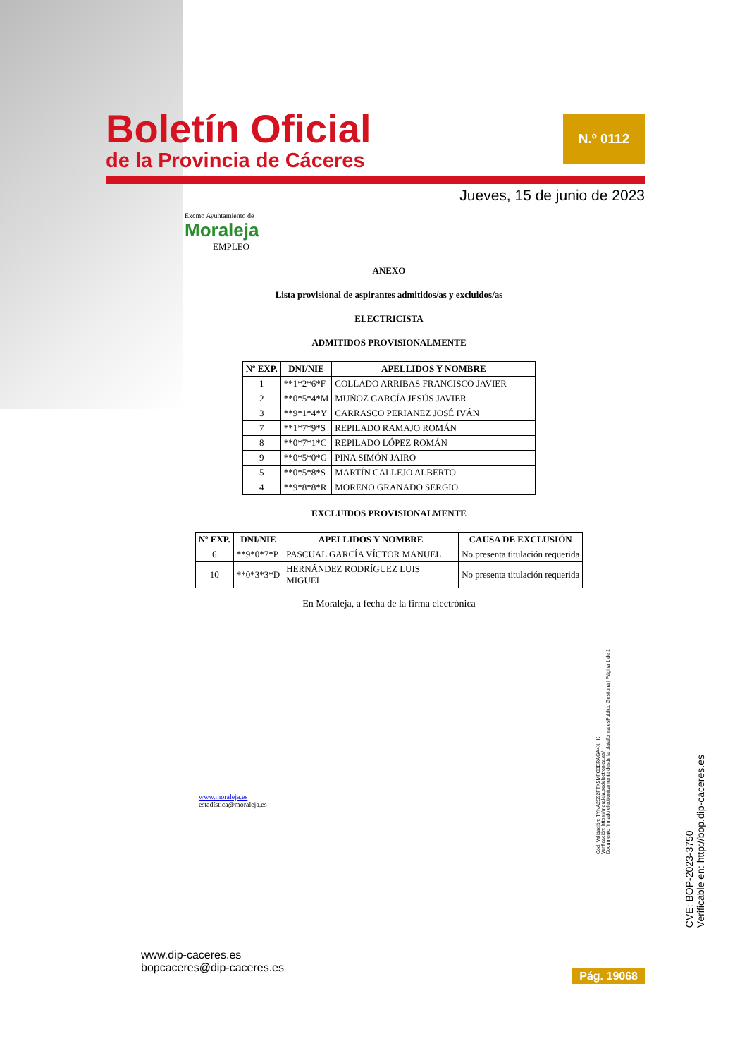Boletín Oficial
de la Provincia de Cáceres
N.º 0112
Jueves, 15 de junio de 2023
Excmo Ayuntamiento de
Moraleja
EMPLEO
ANEXO
Lista provisional de aspirantes admitidos/as y excluidos/as
ELECTRICISTA
ADMITIDOS PROVISIONALMENTE
| Nº EXP. | DNI/NIE | APELLIDOS Y NOMBRE |
| --- | --- | --- |
| 1 | **1*2*6*F | COLLADO ARRIBAS FRANCISCO JAVIER |
| 2 | **0*5*4*M | MUÑOZ GARCÍA JESÚS JAVIER |
| 3 | **9*1*4*Y | CARRASCO PERIANEZ JOSÉ IVÁN |
| 7 | **1*7*9*S | REPILADO RAMAJO ROMÁN |
| 8 | **0*7*1*C | REPILADO LÓPEZ ROMÁN |
| 9 | **0*5*0*G | PINA SIMÓN JAIRO |
| 5 | **0*5*8*S | MARTÍN CALLEJO ALBERTO |
| 4 | **9*8*8*R | MORENO GRANADO SERGIO |
EXCLUIDOS PROVISIONALMENTE
| Nº EXP. | DNI/NIE | APELLIDOS Y NOMBRE | CAUSA DE EXCLUSIÓN |
| --- | --- | --- | --- |
| 6 | **9*0*7*P | PASCUAL GARCÍA VÍCTOR MANUEL | No presenta titulación requerida |
| 10 | **0*3*3*D | HERNÁNDEZ RODRÍGUEZ LUIS MIGUEL | No presenta titulación requerida |
En Moraleja, a fecha de la firma electrónica
www.moraleja.es
estadística@moraleja.es
Cód. Validación: TYNA2S92FTK5MFC3ERAGA4XHK
Verificación: https://moraleja.sedelectronica.es/
Documento firmado electrónicamente desde la plataforma esPublico Gestiona | Página 1 de 1
CVE: BOP-2023-3750
Verificable en: http://bop.dip-caceres.es
www.dip-caceres.es
bopcaceres@dip-caceres.es
Pág. 19068